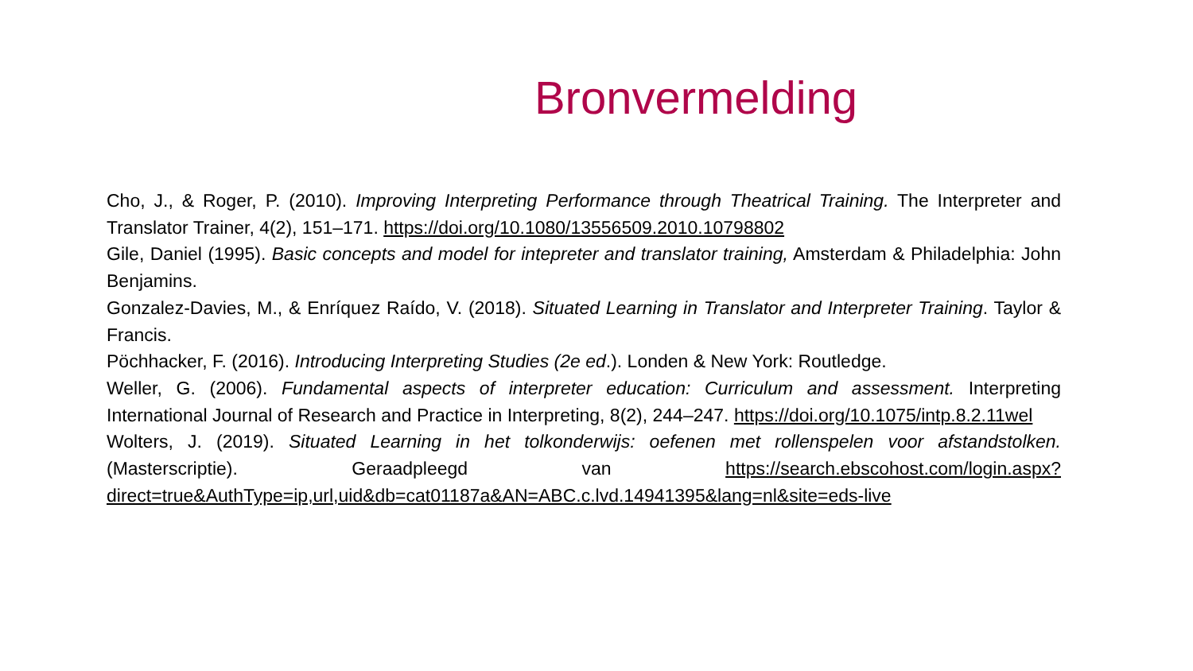Bronvermelding
Cho, J., & Roger, P. (2010). Improving Interpreting Performance through Theatrical Training. The Interpreter and Translator Trainer, 4(2), 151–171. https://doi.org/10.1080/13556509.2010.10798802
Gile, Daniel (1995). Basic concepts and model for intepreter and translator training, Amsterdam & Philadelphia: John Benjamins.
Gonzalez-Davies, M., & Enríquez Raído, V. (2018). Situated Learning in Translator and Interpreter Training. Taylor & Francis.
Pöchhacker, F. (2016). Introducing Interpreting Studies (2e ed.). Londen & New York: Routledge.
Weller, G. (2006). Fundamental aspects of interpreter education: Curriculum and assessment. Interpreting International Journal of Research and Practice in Interpreting, 8(2), 244–247. https://doi.org/10.1075/intp.8.2.11wel
Wolters, J. (2019). Situated Learning in het tolkonderwijs: oefenen met rollenspelen voor afstandstolken. (Masterscriptie). Geraadpleegd van https://search.ebscohost.com/login.aspx?direct=true&AuthType=ip,url,uid&db=cat01187a&AN=ABC.c.lvd.14941395&lang=nl&site=eds-live